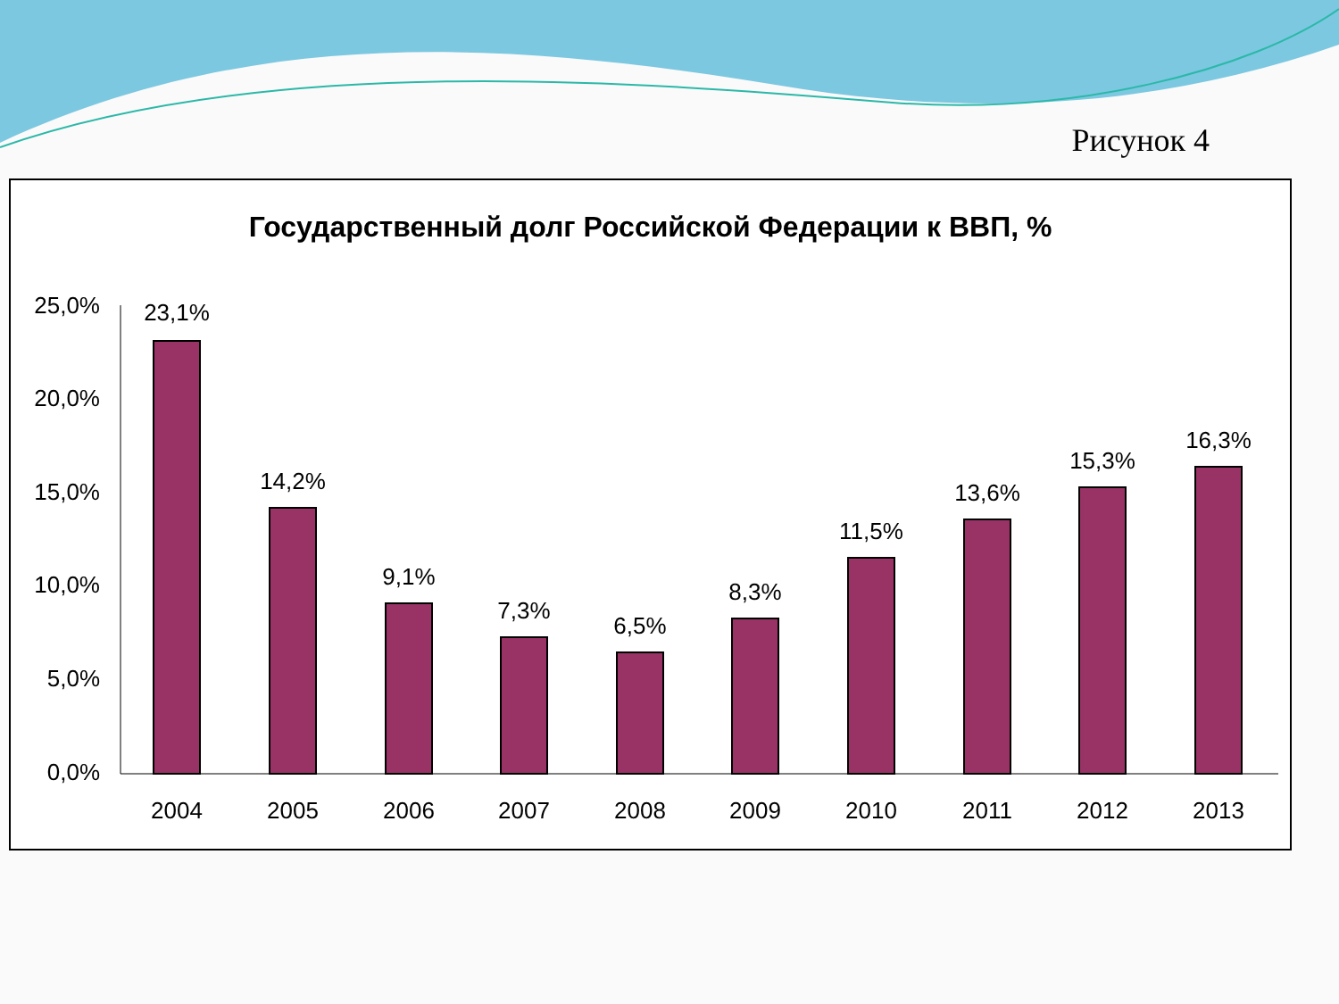Рисунок 4
Государственный долг Российской Федерации к ВВП, %
25,0%
20,0%
15,0%
10,0%
5,0%
0,0%
23,1%
14,2%
9,1%
7,3%
6,5%
8,3%
11,5%
13,6%
15,3%
16,3%
2004
2005
2006
2007
2008
2009
2010
2011
2012
2013